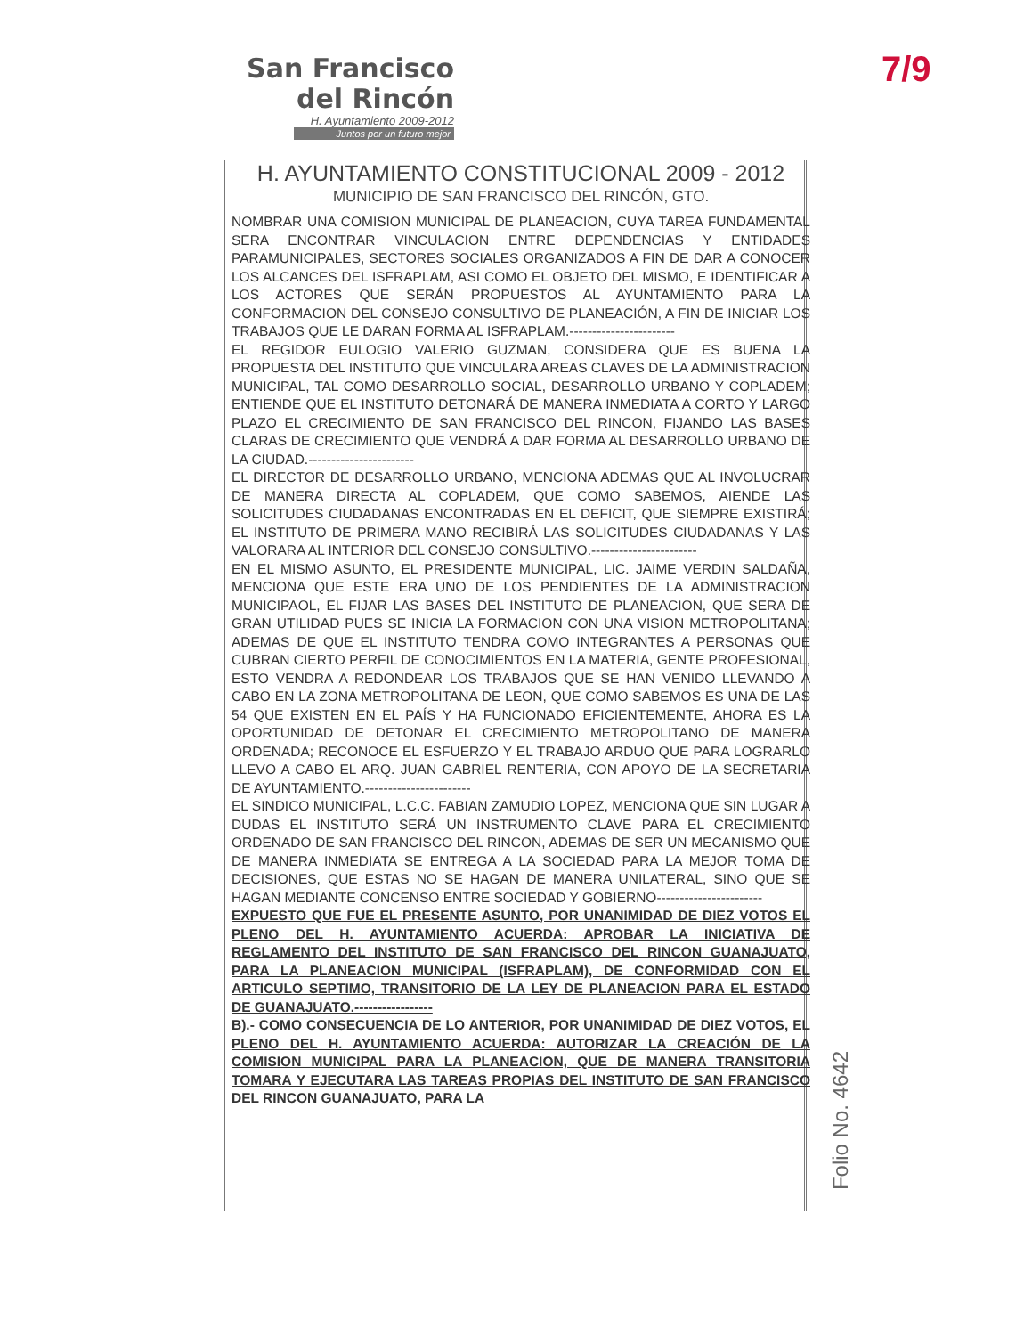San Francisco
del Rincón
H. Ayuntamiento 2009-2012
Juntos por un futuro mejor
7/9
H. AYUNTAMIENTO CONSTITUCIONAL 2009 - 2012
MUNICIPIO DE SAN FRANCISCO DEL RINCÓN, GTO.
NOMBRAR UNA COMISION MUNICIPAL DE PLANEACION, CUYA TAREA FUNDAMENTAL SERA ENCONTRAR VINCULACION ENTRE DEPENDENCIAS Y ENTIDADES PARAMUNICIPALES, SECTORES SOCIALES ORGANIZADOS A FIN DE DAR A CONOCER LOS ALCANCES DEL ISFRAPLAM, ASI COMO EL OBJETO DEL MISMO, E IDENTIFICAR A LOS ACTORES QUE SERÁN PROPUESTOS AL AYUNTAMIENTO PARA LA CONFORMACION DEL CONSEJO CONSULTIVO DE PLANEACIÓN, A FIN DE INICIAR LOS TRABAJOS QUE LE DARAN FORMA AL ISFRAPLAM.-----------------------
EL REGIDOR EULOGIO VALERIO GUZMAN, CONSIDERA QUE ES BUENA LA PROPUESTA DEL INSTITUTO QUE VINCULARA AREAS CLAVES DE LA ADMINISTRACION MUNICIPAL, TAL COMO DESARROLLO SOCIAL, DESARROLLO URBANO Y COPLADEM; ENTIENDE QUE EL INSTITUTO DETONARÁ DE MANERA INMEDIATA A CORTO Y LARGO PLAZO EL CRECIMIENTO DE SAN FRANCISCO DEL RINCON, FIJANDO LAS BASES CLARAS DE CRECIMIENTO QUE VENDRÁ A DAR FORMA AL DESARROLLO URBANO DE LA CIUDAD.-----------------------
EL DIRECTOR DE DESARROLLO URBANO, MENCIONA ADEMAS QUE AL INVOLUCRAR DE MANERA DIRECTA AL COPLADEM, QUE COMO SABEMOS, AIENDE LAS SOLICITUDES CIUDADANAS ENCONTRADAS EN EL DEFICIT, QUE SIEMPRE EXISTIRÁ; EL INSTITUTO DE PRIMERA MANO RECIBIRÁ LAS SOLICITUDES CIUDADANAS Y LAS VALORARA AL INTERIOR DEL CONSEJO CONSULTIVO.-----------------------
EN EL MISMO ASUNTO, EL PRESIDENTE MUNICIPAL, LIC. JAIME VERDIN SALDAÑA, MENCIONA QUE ESTE ERA UNO DE LOS PENDIENTES DE LA ADMINISTRACION MUNICIPAOL, EL FIJAR LAS BASES DEL INSTITUTO DE PLANEACION, QUE SERA DE GRAN UTILIDAD PUES SE INICIA LA FORMACION CON UNA VISION METROPOLITANA; ADEMAS DE QUE EL INSTITUTO TENDRA COMO INTEGRANTES A PERSONAS QUE CUBRAN CIERTO PERFIL DE CONOCIMIENTOS EN LA MATERIA, GENTE PROFESIONAL, ESTO VENDRA A REDONDEAR LOS TRABAJOS QUE SE HAN VENIDO LLEVANDO A CABO EN LA ZONA METROPOLITANA DE LEON, QUE COMO SABEMOS ES UNA DE LAS 54 QUE EXISTEN EN EL PAÍS Y HA FUNCIONADO EFICIENTEMENTE, AHORA ES LA OPORTUNIDAD DE DETONAR EL CRECIMIENTO METROPOLITANO DE MANERA ORDENADA; RECONOCE EL ESFUERZO Y EL TRABAJO ARDUO QUE PARA LOGRARLO LLEVO A CABO EL ARQ. JUAN GABRIEL RENTERIA, CON APOYO DE LA SECRETARIA DE AYUNTAMIENTO.-----------------------
EL SINDICO MUNICIPAL, L.C.C. FABIAN ZAMUDIO LOPEZ, MENCIONA QUE SIN LUGAR A DUDAS EL INSTITUTO SERÁ UN INSTRUMENTO CLAVE PARA EL CRECIMIENTO ORDENADO DE SAN FRANCISCO DEL RINCON, ADEMAS DE SER UN MECANISMO QUE DE MANERA INMEDIATA SE ENTREGA A LA SOCIEDAD PARA LA MEJOR TOMA DE DECISIONES, QUE ESTAS NO SE HAGAN DE MANERA UNILATERAL, SINO QUE SE HAGAN MEDIANTE CONCENSO ENTRE SOCIEDAD Y GOBIERNO-----------------------
EXPUESTO QUE FUE EL PRESENTE ASUNTO, POR UNANIMIDAD DE DIEZ VOTOS EL PLENO DEL H. AYUNTAMIENTO ACUERDA: APROBAR LA INICIATIVA DE REGLAMENTO DEL INSTITUTO DE SAN FRANCISCO DEL RINCON GUANAJUATO, PARA LA PLANEACION MUNICIPAL (ISFRAPLAM), DE CONFORMIDAD CON EL ARTICULO SEPTIMO, TRANSITORIO DE LA LEY DE PLANEACION PARA EL ESTADO DE GUANAJUATO.-----------------
B).- COMO CONSECUENCIA DE LO ANTERIOR, POR UNANIMIDAD DE DIEZ VOTOS, EL PLENO DEL H. AYUNTAMIENTO ACUERDA: AUTORIZAR LA CREACIÓN DE LA COMISION MUNICIPAL PARA LA PLANEACION, QUE DE MANERA TRANSITORIA TOMARA Y EJECUTARA LAS TAREAS PROPIAS DEL INSTITUTO DE SAN FRANCISCO DEL RINCON GUANAJUATO, PARA LA
Folio No. 4642